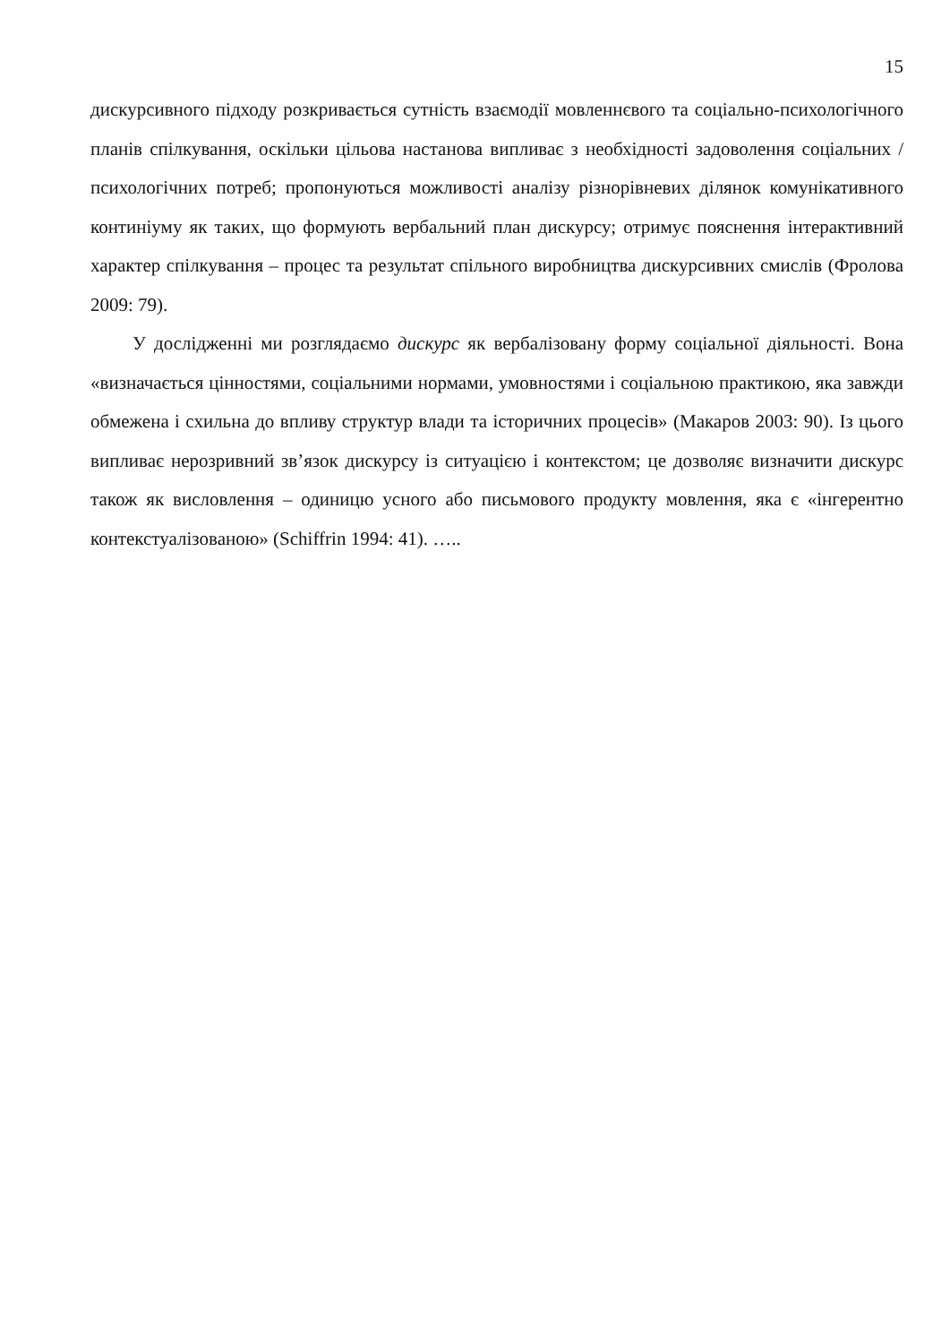15
дискурсивного підходу розкривається сутність взаємодії мовленнєвого та соціально-психологічного планів спілкування, оскільки цільова настанова випливає з необхідності задоволення соціальних / психологічних потреб; пропонуються можливості аналізу різнорівневих ділянок комунікативного континіуму як таких, що формують вербальний план дискурсу; отримує пояснення інтерактивний характер спілкування – процес та результат спільного виробництва дискурсивних смислів (Фролова 2009: 79).
У дослідженні ми розглядаємо дискурс як вербалізовану форму соціальної діяльності. Вона «визначається цінностями, соціальними нормами, умовностями і соціальною практикою, яка завжди обмежена і схильна до впливу структур влади та історичних процесів» (Макаров 2003: 90). Із цього випливає нерозривний зв’язок дискурсу із ситуацією і контекстом; це дозволяє визначити дискурс також як висловлення – одиницю усного або письмового продукту мовлення, яка є «інгерентно контекстуалізованою» (Schiffrin 1994: 41). …..